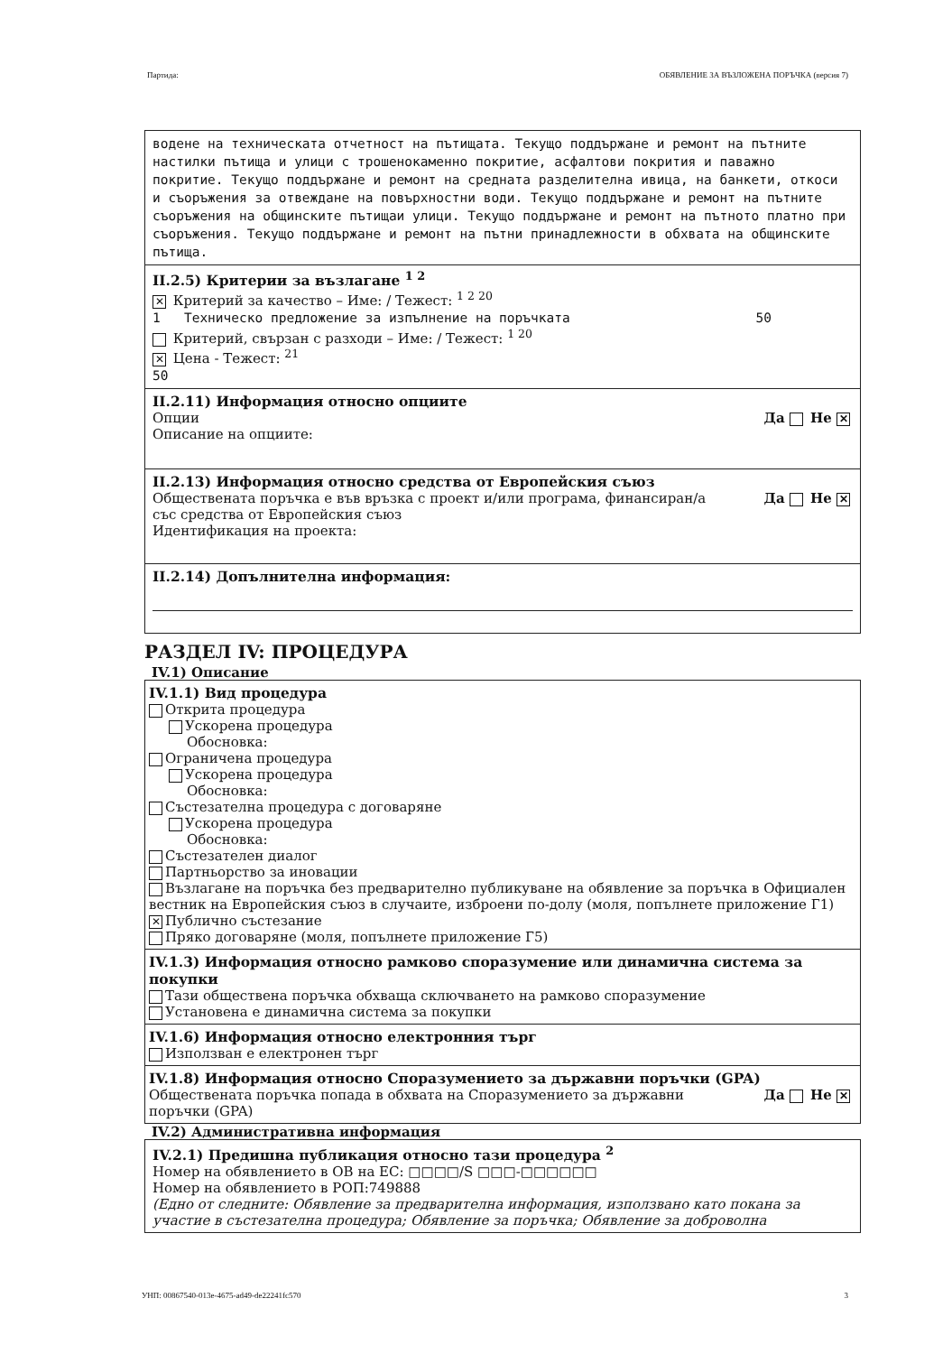Партида: ОБЯВЛЕНИЕ ЗА ВЪЗЛОЖЕНА ПОРЪЧКА (версия 7)
водене на техническата отчетност на пътищата. Текущо поддържане и ремонт на пътните настилки пътища и улици с трошенокаменно покритие, асфалтови покрития и паважно покритие. Текущо поддържане и ремонт на средната разделителна ивица, на банкети, откоси и съоръжения за отвеждане на повърхностни води. Текущо поддържане и ремонт на пътните съоръжения на общинските пътищаи улици. Текущо поддържане и ремонт на пътното платно при съоръжения. Текущо поддържане и ремонт на пътни принадлежности в обхвата на общинските пътища.
II.2.5) Критерии за възлагане <sup>1 2</sup>
✕ Критерий за качество – Име: / Тежест: <sup>1 2 20</sup>
1 Техническо предложение за изпълнение на поръчката 50
Критерий, свързан с разходи – Име: / Тежест: <sup>1 20</sup>
✕ Цена - Тежест: <sup>21</sup>
50
II.2.11) Информация относно опциите
Опции Да Не ✕
Описание на опциите:
II.2.13) Информация относно средства от Европейския съюз
Обществената поръчка е във връзка с проект и/или програма, финансиран/а със средства от Европейския съюз Да Не ✕
Идентификация на проекта:
II.2.14) Допълнителна информация:
РАЗДЕЛ IV: ПРОЦЕДУРА
IV.1) Описание
IV.1.1) Вид процедура
Открита процедура
Ускорена процедура
Обосновка:
Ограничена процедура
Ускорена процедура
Обосновка:
Състезателна процедура с договаряне
Ускорена процедура
Обосновка:
Състезателен диалог
Партньорство за иновации
Възлагане на поръчка без предварително публикуване на обявление за поръчка в Официален вестник на Европейския съюз в случаите, изброени по-долу (моля, попълнете приложение Г1)
✕ Публично състезание
Пряко договаряне (моля, попълнете приложение Г5)
IV.1.3) Информация относно рамково споразумение или динамична система за покупки
Тази обществена поръчка обхваща сключването на рамково споразумение
Установена е динамична система за покупки
IV.1.6) Информация относно електронния търг
Използван е електронен търг
IV.1.8) Информация относно Споразумението за държавни поръчки (GPA)
Обществената поръчка попада в обхвата на Споразумението за държавни поръчки (GPA) Да Не ✕
IV.2) Административна информация
IV.2.1) Предишна публикация относно тази процедура <sup>2</sup>
Номер на обявлението в ОВ на ЕС: □□□□/S □□□-□□□□□□
Номер на обявлението в РОП:749888
(Едно от следните: Обявление за предварителна информация, използвано като покана за участие в състезателна процедура; Обявление за поръчка; Обявление за доброволна
УНП: 00867540-013e-4675-ad49-de22241fc570 3